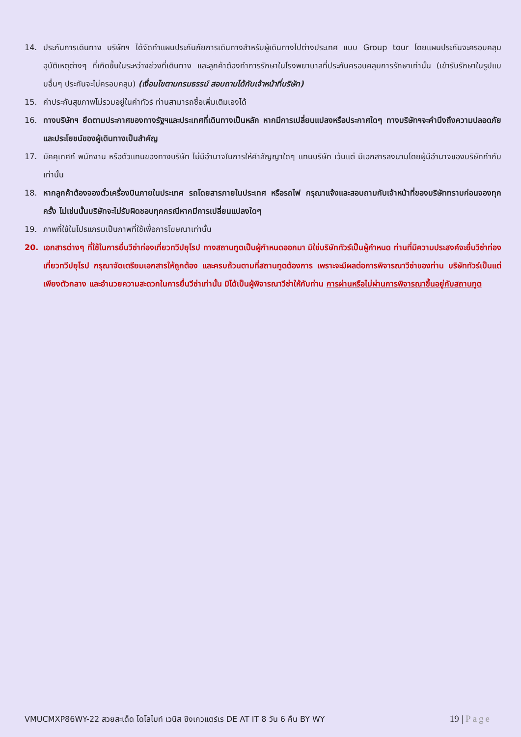14. ประกันการเดินทาง บริษัทฯ ได้จัดทำแผนประกันภัยการเดินทางสำหรับผู้เดินทางไปต่างประเทศ แบบ Group tour โดยแผนประกันจะครอบคลุมอุบัติเหตุต่างๆ ที่เกิดขึ้นในระหว่างช่วงที่เดินทาง และลูกค้าต้องทำการรักษาในโรงพยาบาลที่ประกันครอบคลุมการรักษาเท่านั้น (เข้ารับรักษาในรูปแบบอื่นๆ ประกันจะไม่ครอบคลุม) (เงื่อนไขตามกรมธรรม์ สอบถามได้กับเจ้าหน้าที่บริษัท)
15. ค่าประกันสุขภาพไม่รวมอยู่ในค่าทัวร์ ท่านสามารถซื้อเพิ่มเติมเองได้
16. ทางบริษัทฯ ยึดตามประกาศของทางรัฐฯและประเทศที่เดินทางเป็นหลัก หากมีการเปลี่ยนแปลงหรือประกาศใดๆ ทางบริษัทฯจะคำนึงถึงความปลอดภัยและประโยชน์ของผู้เดินทางเป็นสำคัญ
17. มัคคุเทศก์ พนักงาน หรือตัวแทนของทางบริษัท ไม่มีอำนาจในการให้คำสัญญาใดๆ แทนบริษัท เว้นแต่ มีเอกสารลงนามโดยผู้มีอำนาจของบริษัทกำกับเท่านั้น
18. หากลูกค้าต้องจองตั๋วเครื่องบินภายในประเทศ รถโดยสารภายในประเทศ หรือรถไฟ กรุณาแจ้งและสอบถามกับเจ้าหน้าที่ของบริษัททราบก่อนจองทุกครั้ง ไม่เช่นนั้นบริษัทจะไม่รับผิดชอบทุกกรณีหากมีการเปลี่ยนแปลงใดๆ
19. ภาพที่ใช้ในโปรแกรมเป็นภาพที่ใช้เพื่อการโฆษณาเท่านั้น
20. เอกสารต่างๆ ที่ใช้ในการยื่นวีซ่าท่องเที่ยวทวีปยุโรป ทางสถานทูตเป็นผู้กำหนดออกมา มิใช่บริษัททัวร์เป็นผู้กำหนด ท่านที่มีความประสงค์จะยื่นวีซ่าท่องเที่ยวทวีปยุโรป กรุณาจัดเตรียมเอกสารให้ถูกต้อง และครบถ้วนตามที่สถานทูตต้องการ เพราะจะมีผลต่อการพิจารณาวีซ่าของท่าน บริษัททัวร์เป็นแต่เพียงตัวกลาง และอำนวยความสะดวกในการยื่นวีซ่าเท่านั้น มิได้เป็นผู้พิจารณาวีซ่าให้กับท่าน การผ่านหรือไม่ผ่านการพิจารณาขึ้นอยู่กับสถานทูต
VMUCMXP86WY-22 สวยสะเด็ด โดโลไมท์ เวนิส ซิงเกวแตร์เร DE AT IT 8 วัน 6 คืน BY WY 19 | Page